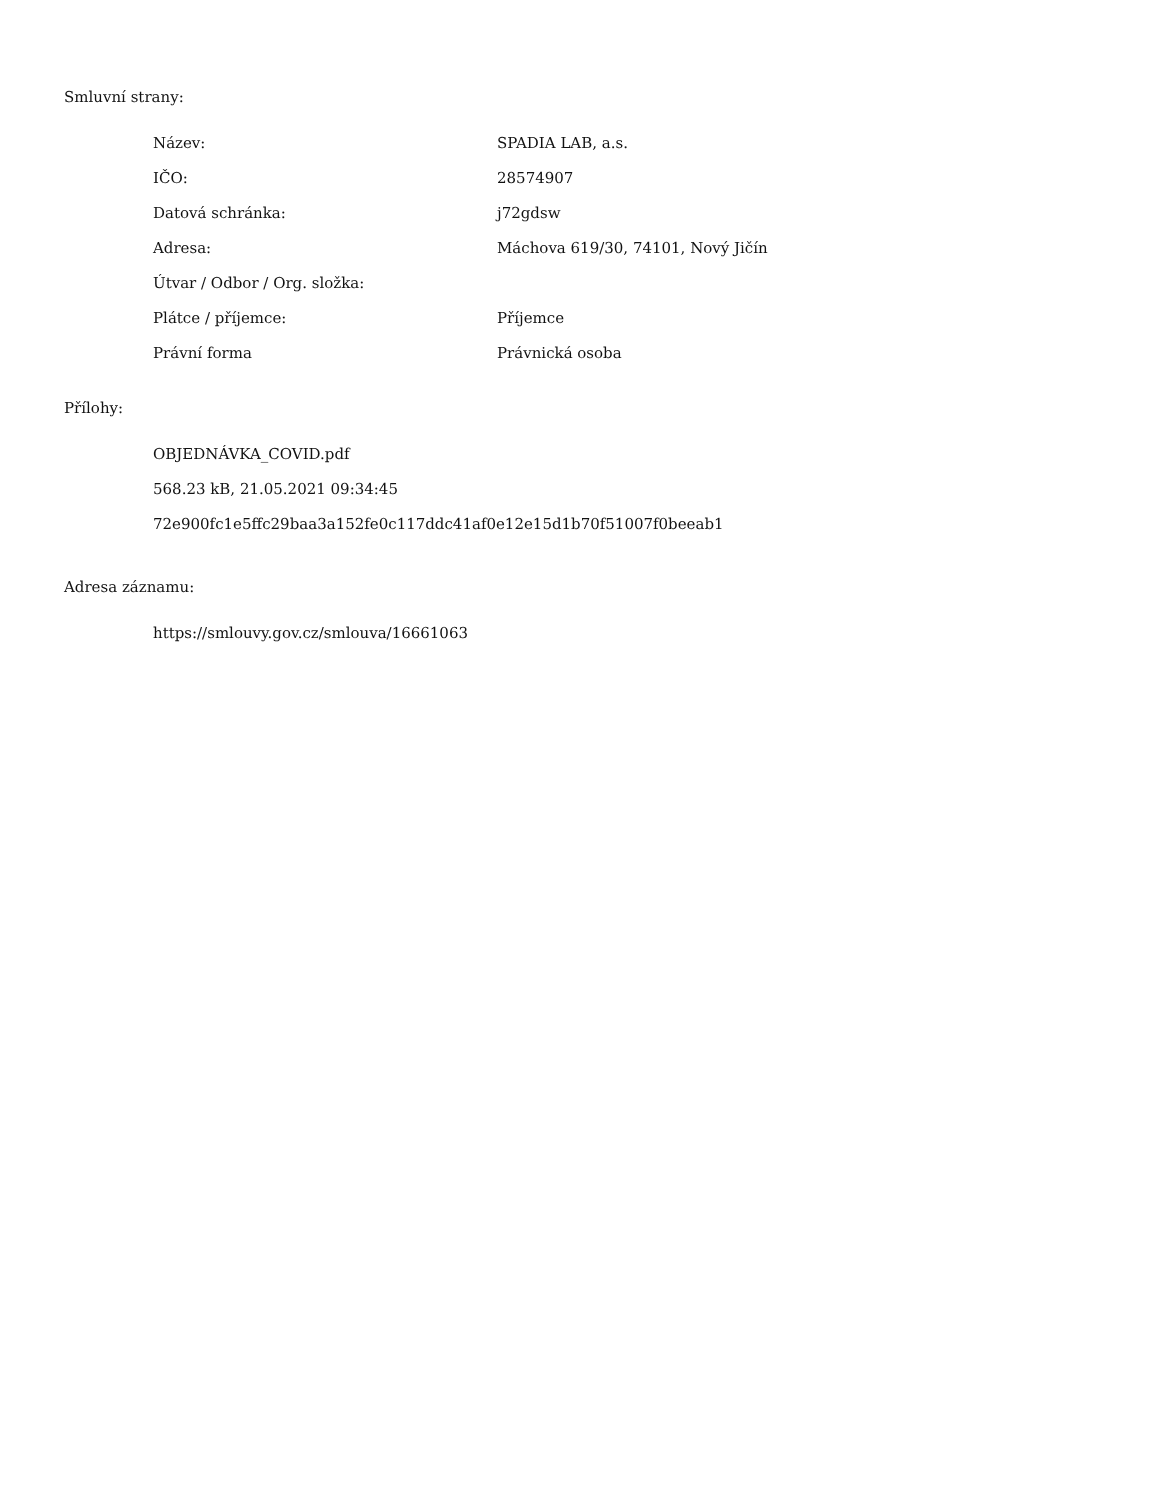Smluvní strany:
| Název: | SPADIA LAB, a.s. |
| IČO: | 28574907 |
| Datová schránka: | j72gdsw |
| Adresa: | Máchova 619/30, 74101, Nový Jičín |
| Útvar / Odbor / Org. složka: | |
| Plátce / příjemce: | Příjemce |
| Právní forma | Právnická osoba |
Přílohy:
OBJEDNÁVKA_COVID.pdf
568.23 kB, 21.05.2021 09:34:45
72e900fc1e5ffc29baa3a152fe0c117ddc41af0e12e15d1b70f51007f0beeab1
Adresa záznamu:
https://smlouvy.gov.cz/smlouva/16661063